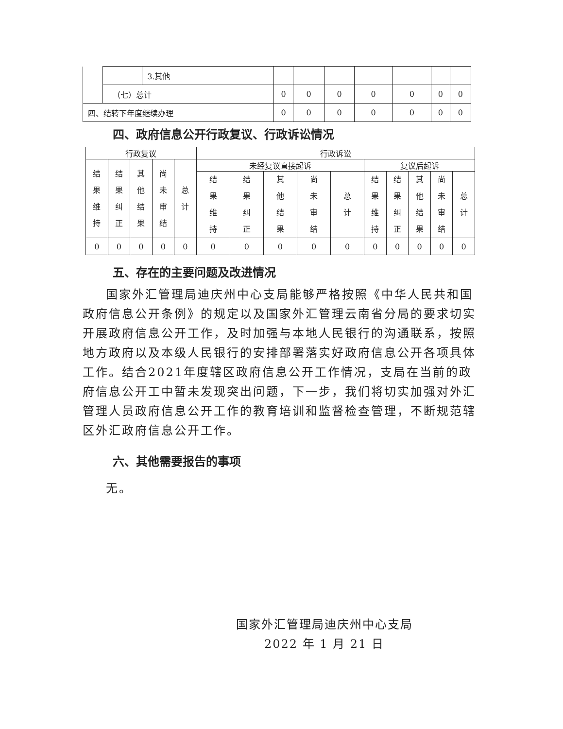| | | 3.其他 | | | | | | | |
| | （七）总计 | | 0 | 0 | 0 | 0 | 0 | 0 | 0 |
| 四、结转下年度继续办理 | | | 0 | 0 | 0 | 0 | 0 | 0 | 0 |
四、政府信息公开行政复议、行政诉讼情况
| 行政复议 | | | | | 行政诉讼 | | | | | | | | | |
| --- | --- | --- | --- | --- | --- | --- | --- | --- | --- | --- | --- | --- | --- | --- |
| 结果维持 | 结果纠正 | 其他结果 | 尚未审结 | 总计 | 未经复议直接起诉 | | | | | 复议后起诉 | | | | |
| | | | | | 结果维持 | 结果纠正 | 其他结果 | 尚未审结 | 总计 | 结果维持 | 结果纠正 | 其他结果 | 尚未审结 | 总计 |
| 0 | 0 | 0 | 0 | 0 | 0 | 0 | 0 | 0 | 0 | 0 | 0 | 0 | 0 | 0 |
五、存在的主要问题及改进情况
国家外汇管理局迪庆州中心支局能够严格按照《中华人民共和国政府信息公开条例》的规定以及国家外汇管理云南省分局的要求切实开展政府信息公开工作，及时加强与本地人民银行的沟通联系，按照地方政府以及本级人民银行的安排部署落实好政府信息公开各项具体工作。结合2021年度辖区政府信息公开工作情况，支局在当前的政府信息公开工中暂未发现突出问题，下一步，我们将切实加强对外汇管理人员政府信息公开工作的教育培训和监督检查管理，不断规范辖区外汇政府信息公开工作。
六、其他需要报告的事项
无。
国家外汇管理局迪庆州中心支局
2022 年 1 月 21 日